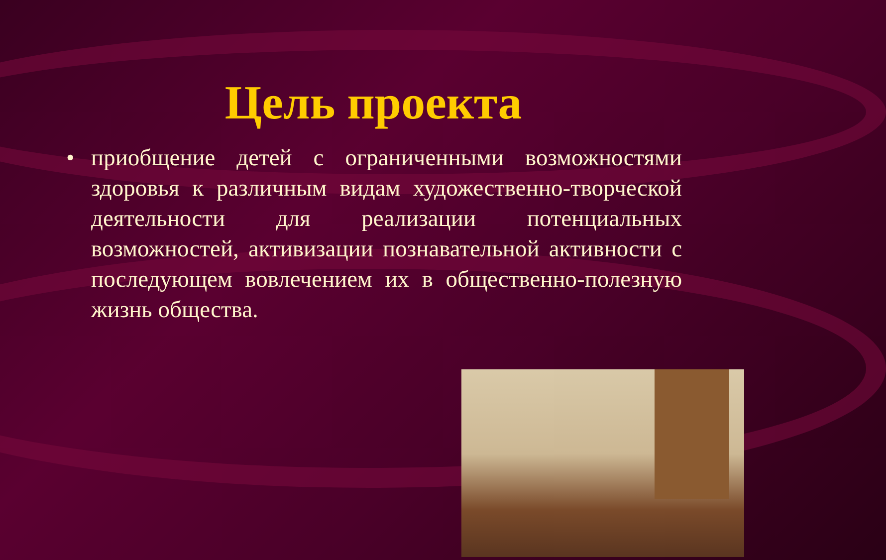Цель проекта
• приобщение детей с ограниченными возможностями здоровья к различным видам художественно-творческой деятельности для реализации потенциальных возможностей, активизации познавательной активности с последующем вовлечением их в общественно-полезную жизнь общества.